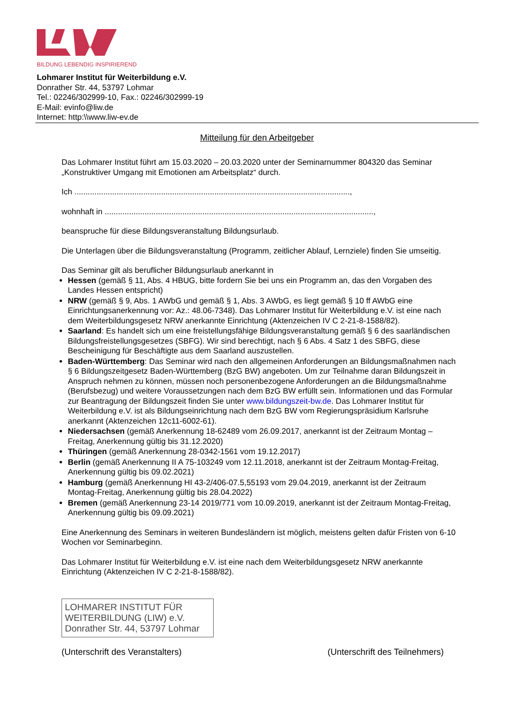BILDUNG LEBENDIG INSPIRIEREND
Lohmarer Institut für Weiterbildung e.V.
Donrather Str. 44, 53797 Lohmar
Tel.: 02246/302999-10, Fax.: 02246/302999-19
E-Mail: evinfo@liw.de
Internet: http:\\www.liw-ev.de
Mitteilung für den Arbeitgeber
Das Lohmarer Institut führt am 15.03.2020 – 20.03.2020 unter der Seminarnummer 804320 das Seminar „Konstruktiver Umgang mit Emotionen am Arbeitsplatz“ durch.
Ich ............................................................................................................................,
wohnhaft in .........................................................................................................................,
beanspruche für diese Bildungsveranstaltung Bildungsurlaub.
Die Unterlagen über die Bildungsveranstaltung (Programm, zeitlicher Ablauf, Lernziele) finden Sie umseitig.
Das Seminar gilt als beruflicher Bildungsurlaub anerkannt in
Hessen (gemäß § 11, Abs. 4 HBUG, bitte fordern Sie bei uns ein Programm an, das den Vorgaben des Landes Hessen entspricht)
NRW (gemäß § 9, Abs. 1 AWbG und gemäß § 1, Abs. 3 AWbG, es liegt gemäß § 10 ff AWbG eine Einrichtungsanerkennung vor: Az.: 48.06-7348). Das Lohmarer Institut für Weiterbildung e.V. ist eine nach dem Weiterbildungsgesetz NRW anerkannte Einrichtung (Aktenzeichen IV C 2-21-8-1588/82).
Saarland: Es handelt sich um eine freistellungsfähige Bildungsveranstaltung gemäß § 6 des saarländischen Bildungsfreistellungsgesetzes (SBFG). Wir sind berechtigt, nach § 6 Abs. 4 Satz 1 des SBFG, diese Bescheinigung für Beschäftigte aus dem Saarland auszustellen.
Baden-Württemberg: Das Seminar wird nach den allgemeinen Anforderungen an Bildungsmaßnahmen nach § 6 Bildungszeitgesetz Baden-Württemberg (BzG BW) angeboten. Um zur Teilnahme daran Bildungszeit in Anspruch nehmen zu können, müssen noch personenbezogene Anforderungen an die Bildungsmaßnahme (Berufsbezug) und weitere Voraussetzungen nach dem BzG BW erfüllt sein. Informationen und das Formular zur Beantragung der Bildungszeit finden Sie unter www.bildungszeit-bw.de. Das Lohmarer Institut für Weiterbildung e.V. ist als Bildungseinrichtung nach dem BzG BW vom Regierungspräsidium Karlsruhe anerkannt (Aktenzeichen 12c11-6002-61).
Niedersachsen (gemäß Anerkennung 18-62489 vom 26.09.2017, anerkannt ist der Zeitraum Montag – Freitag, Anerkennung gültig bis 31.12.2020)
Thüringen (gemäß Anerkennung 28-0342-1561 vom 19.12.2017)
Berlin (gemäß Anerkennung II A 75-103249 vom 12.11.2018, anerkannt ist der Zeitraum Montag-Freitag, Anerkennung gültig bis 09.02.2021)
Hamburg (gemäß Anerkennung HI 43-2/406-07.5,55193 vom 29.04.2019, anerkannt ist der Zeitraum Montag-Freitag, Anerkennung gültig bis 28.04.2022)
Bremen (gemäß Anerkennung 23-14 2019/771 vom 10.09.2019, anerkannt ist der Zeitraum Montag-Freitag, Anerkennung gültig bis 09.09.2021)
Eine Anerkennung des Seminars in weiteren Bundesländern ist möglich, meistens gelten dafür Fristen von 6-10 Wochen vor Seminarbeginn.
Das Lohmarer Institut für Weiterbildung e.V. ist eine nach dem Weiterbildungsgesetz NRW anerkannte Einrichtung (Aktenzeichen IV C 2-21-8-1588/82).
LOHMARER INSTITUT FÜR
WEITERBILDUNG (LIW) e.V.
Donrather Str. 44, 53797 Lohmar
(Unterschrift des Veranstalters) (Unterschrift des Teilnehmers)